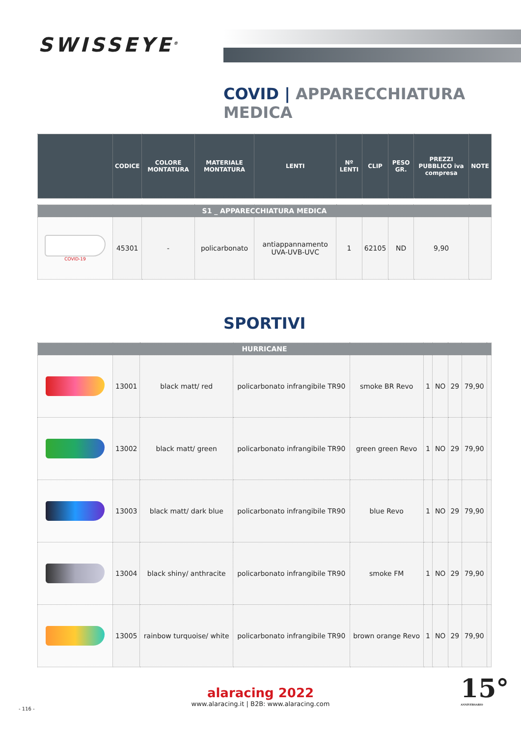SWISSEYE<sup>®</sup>
COVID | APPARECCHIATURA MEDICA
| | CODICE | COLORE MONTATURA | MATERIALE MONTATURA | LENTI | Nº LENTI | CLIP | PESO GR. | PREZZI PUBBLICO iva compresa | NOTE |
| --- | --- | --- | --- | --- | --- | --- | --- | --- | --- |
| S1 _ APPARECCHIATURA MEDICA | | | | | | | | | |
| COVID-19 | 45301 | - | policarbonato | antiappannamento UVA-UVB-UVC | 1 | 62105 | ND | 9,90 | |
SPORTIVI
| HURRICANE | | | | | | | | | |
| | 13001 | black matt/ red | policarbonato infrangibile TR90 | smoke BR Revo | 1 | NO | 29 | 79,90 | |
| | 13002 | black matt/ green | policarbonato infrangibile TR90 | green green Revo | 1 | NO | 29 | 79,90 | |
| | 13003 | black matt/ dark blue | policarbonato infrangibile TR90 | blue Revo | 1 | NO | 29 | 79,90 | |
| | 13004 | black shiny/ anthracite | policarbonato infrangibile TR90 | smoke FM | 1 | NO | 29 | 79,90 | |
| | 13005 | rainbow turquoise/ white | policarbonato infrangibile TR90 | brown orange Revo | 1 | NO | 29 | 79,90 | |
alaracing 2022
www.alaracing.it | B2B: www.alaracing.com
15°
ANNIVERSARIO
- 116 -